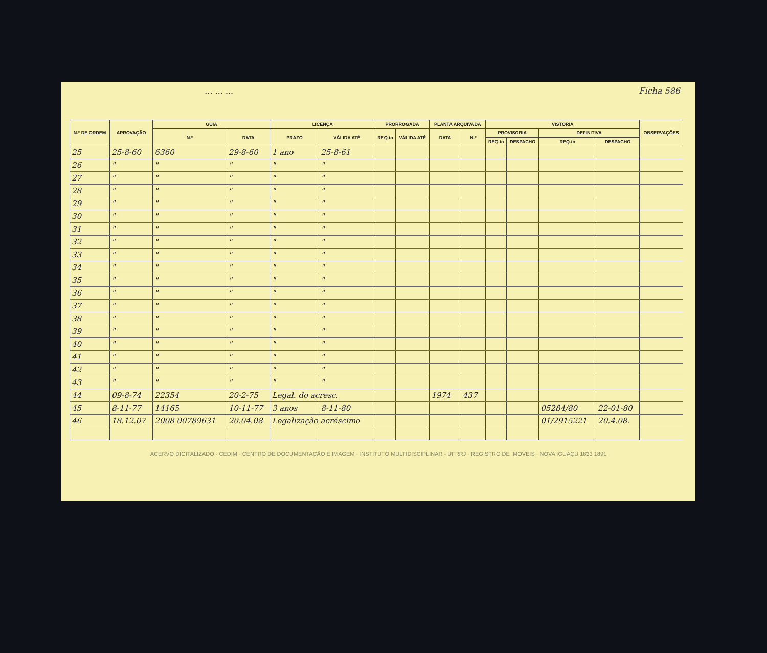... ... ... Ficha 586
| N.º DE ORDEM | APROVAÇÃO | GUIA | | LICENÇA | | PRORROGADA | | PLANTA ARQUIVADA | | VISTORIA | | | | OBSERVAÇÕES |
| --- | --- | --- | --- | --- | --- | --- | --- | --- | --- | --- | --- | --- | --- | --- |
| | | N.º | DATA | PRAZO | VÁLIDA ATÉ | REQ.to | VÁLIDA ATÉ | DATA | N.º | PROVISORIA | | DEFINITIVA | | |
| | | | | | | | | | | REQ.to | DESPACHO | REQ.to | DESPACHO | |
| 25 | 25-8-60 | 6360 | 29-8-60 | 1 ano | 25-8-61 | | | | | | | | | |
| 26 | " | " | " | " | " | | | | | | | | | |
| 27 | " | " | " | " | " | | | | | | | | | |
| 28 | " | " | " | " | " | | | | | | | | | |
| 29 | " | " | " | " | " | | | | | | | | | |
| 30 | " | " | " | " | " | | | | | | | | | |
| 31 | " | " | " | " | " | | | | | | | | | |
| 32 | " | " | " | " | " | | | | | | | | | |
| 33 | " | " | " | " | " | | | | | | | | | |
| 34 | " | " | " | " | " | | | | | | | | | |
| 35 | " | " | " | " | " | | | | | | | | | |
| 36 | " | " | " | " | " | | | | | | | | | |
| 37 | " | " | " | " | " | | | | | | | | | |
| 38 | " | " | " | " | " | | | | | | | | | |
| 39 | " | " | " | " | " | | | | | | | | | |
| 40 | " | " | " | " | " | | | | | | | | | |
| 41 | " | " | " | " | " | | | | | | | | | |
| 42 | " | " | " | " | " | | | | | | | | | |
| 43 | " | " | " | " | " | | | | | | | | | |
| 44 | 09-8-74 | 22354 | 20-2-75 | Legal. do acresc. | | | | 1974 | 437 | | | | | |
| 45 | 8-11-77 | 14165 | 10-11-77 | 3 anos | 8-11-80 | | | | | | | 05284/80 | 22-01-80 | |
| 46 | 18.12.07 | 2008 00789631 | 20.04.08 | Legalização acréscimo | | | | | | | | 01/2915221 | 20.4.08. | |
ACERVO DIGITALIZADO · CEDIM · CENTRO DE DOCUMENTAÇÃO E IMAGEM · INSTITUTO MULTIDISCIPLINAR - UFRRJ · REGISTRO DE IMÓVEIS · NOVA IGUAÇU 1833 1891